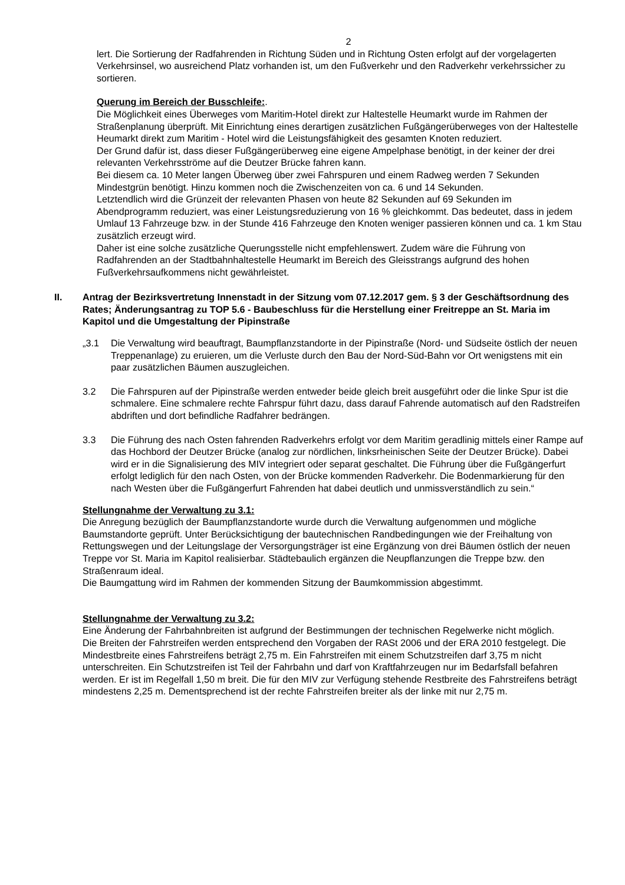2
lert. Die Sortierung der Radfahrenden in Richtung Süden und in Richtung Osten erfolgt auf der vorgelagerten Verkehrsinsel, wo ausreichend Platz vorhanden ist, um den Fußverkehr und den Radverkehr verkehrssicher zu sortieren.
Querung im Bereich der Busschleife:.
Die Möglichkeit eines Überweges vom Maritim-Hotel direkt zur Haltestelle Heumarkt wurde im Rahmen der Straßenplanung überprüft. Mit Einrichtung eines derartigen zusätzlichen Fußgängerüberweges von der Haltestelle Heumarkt direkt zum Maritim - Hotel wird die Leistungsfähigkeit des gesamten Knoten reduziert.
Der Grund dafür ist, dass dieser Fußgängerüberweg eine eigene Ampelphase benötigt, in der keiner der drei relevanten Verkehrsströme auf die Deutzer Brücke fahren kann.
Bei diesem ca. 10 Meter langen Überweg über zwei Fahrspuren und einem Radweg werden 7 Sekunden Mindestgrün benötigt. Hinzu kommen noch die Zwischenzeiten von ca. 6 und 14 Sekunden.
Letztendlich wird die Grünzeit der relevanten Phasen von heute 82 Sekunden auf 69 Sekunden im Abendprogramm reduziert, was einer Leistungsreduzierung von 16 % gleichkommt. Das bedeutet, dass in jedem Umlauf 13 Fahrzeuge bzw. in der Stunde 416 Fahrzeuge den Knoten weniger passieren können und ca. 1 km Stau zusätzlich erzeugt wird.
Daher ist eine solche zusätzliche Querungsstelle nicht empfehlenswert. Zudem wäre die Führung von Radfahrenden an der Stadtbahnhaltestelle Heumarkt im Bereich des Gleisstrangs aufgrund des hohen Fußverkehrsaufkommens nicht gewährleistet.
II. Antrag der Bezirksvertretung Innenstadt in der Sitzung vom 07.12.2017 gem. § 3 der Geschäftsordnung des Rates; Änderungsantrag zu TOP 5.6 - Baubeschluss für die Herstellung einer Freitreppe an St. Maria im Kapitol und die Umgestaltung der Pipinstraße
„3.1 Die Verwaltung wird beauftragt, Baumpflanzstandorte in der Pipinstraße (Nord- und Südseite östlich der neuen Treppenanlage) zu eruieren, um die Verluste durch den Bau der Nord-Süd-Bahn vor Ort wenigstens mit ein paar zusätzlichen Bäumen auszugleichen.
3.2 Die Fahrspuren auf der Pipinstraße werden entweder beide gleich breit ausgeführt oder die linke Spur ist die schmalere. Eine schmalere rechte Fahrspur führt dazu, dass darauf Fahrende automatisch auf den Radstreifen abdriften und dort befindliche Radfahrer bedrängen.
3.3 Die Führung des nach Osten fahrenden Radverkehrs erfolgt vor dem Maritim geradlinig mittels einer Rampe auf das Hochbord der Deutzer Brücke (analog zur nördlichen, linksrheinischen Seite der Deutzer Brücke). Dabei wird er in die Signalisierung des MIV integriert oder separat geschaltet. Die Führung über die Fußgängerfurt erfolgt lediglich für den nach Osten, von der Brücke kommenden Radverkehr. Die Bodenmarkierung für den nach Westen über die Fußgängerfurt Fahrenden hat dabei deutlich und unmissverständlich zu sein.“
Stellungnahme der Verwaltung zu 3.1:
Die Anregung bezüglich der Baumpflanzstandorte wurde durch die Verwaltung aufgenommen und mögliche Baumstandorte geprüft. Unter Berücksichtigung der bautechnischen Randbedingungen wie der Freihaltung von Rettungswegen und der Leitungslage der Versorgungsträger ist eine Ergänzung von drei Bäumen östlich der neuen Treppe vor St. Maria im Kapitol realisierbar. Städtebaulich ergänzen die Neupflanzungen die Treppe bzw. den Straßenraum ideal.
Die Baumgattung wird im Rahmen der kommenden Sitzung der Baumkommission abgestimmt.
Stellungnahme der Verwaltung zu 3.2:
Eine Änderung der Fahrbahnbreiten ist aufgrund der Bestimmungen der technischen Regelwerke nicht möglich.
Die Breiten der Fahrstreifen werden entsprechend den Vorgaben der RASt 2006 und der ERA 2010 festgelegt. Die Mindestbreite eines Fahrstreifens beträgt 2,75 m. Ein Fahrstreifen mit einem Schutzstreifen darf 3,75 m nicht unterschreiten. Ein Schutzstreifen ist Teil der Fahrbahn und darf von Kraftfahrzeugen nur im Bedarfsfall befahren werden. Er ist im Regelfall 1,50 m breit. Die für den MIV zur Verfügung stehende Restbreite des Fahrstreifens beträgt mindestens 2,25 m. Dementsprechend ist der rechte Fahrstreifen breiter als der linke mit nur 2,75 m.